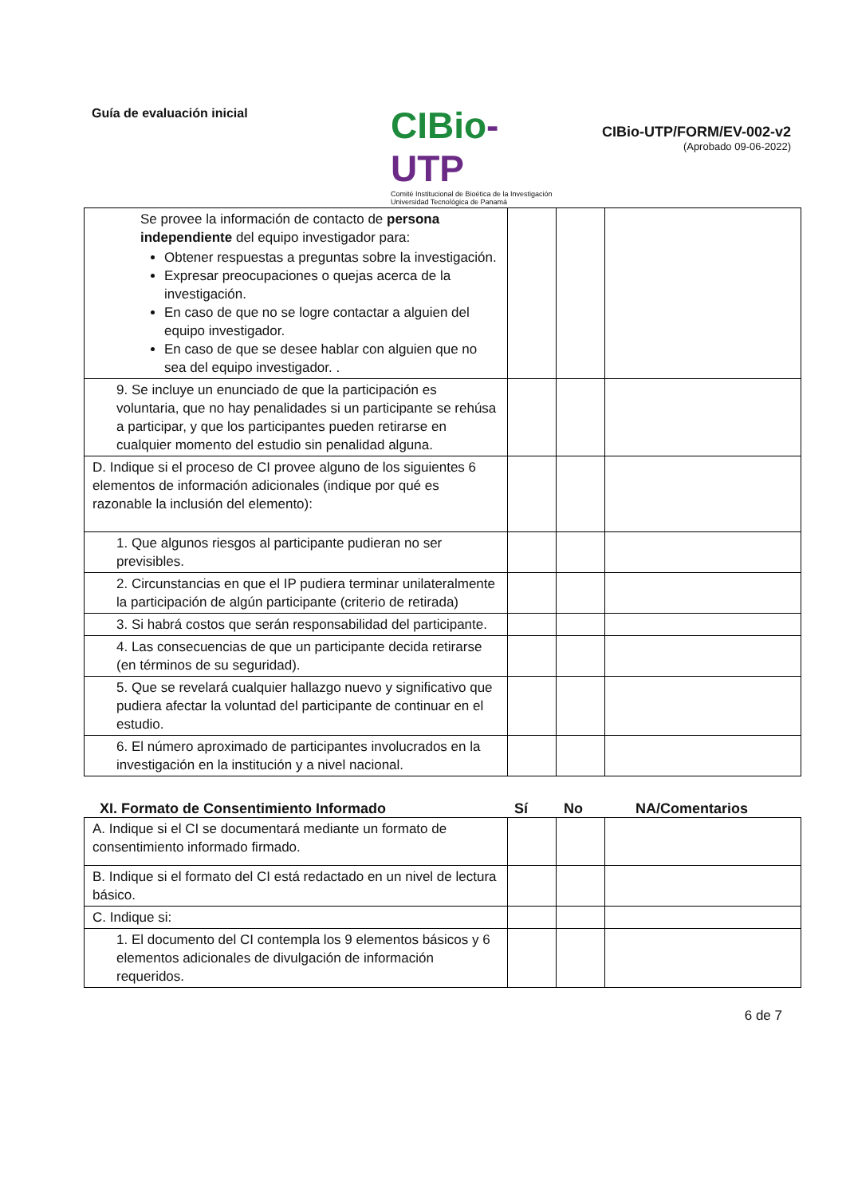Guía de evaluación inicial
CIBio-UTP
Comité Institucional de Bioética de la Investigación
Universidad Tecnológica de Panamá
CIBio-UTP/FORM/EV-002-v2
(Aprobado 09-06-2022)
| Se provee la información de contacto de persona independiente del equipo investigador para: Obtener respuestas a preguntas sobre la investigación. Expresar preocupaciones o quejas acerca de la investigación. En caso de que no se logre contactar a alguien del equipo investigador. En caso de que se desee hablar con alguien que no sea del equipo investigador. . | | | |
| 9. Se incluye un enunciado de que la participación es voluntaria, que no hay penalidades si un participante se rehúsa a participar, y que los participantes pueden retirarse en cualquier momento del estudio sin penalidad alguna. | | | |
| D. Indique si el proceso de CI provee alguno de los siguientes 6 elementos de información adicionales (indique por qué es razonable la inclusión del elemento): | | | |
| 1. Que algunos riesgos al participante pudieran no ser previsibles. | | | |
| 2. Circunstancias en que el IP pudiera terminar unilateralmente la participación de algún participante (criterio de retirada) | | | |
| 3. Si habrá costos que serán responsabilidad del participante. | | | |
| 4. Las consecuencias de que un participante decida retirarse (en términos de su seguridad). | | | |
| 5. Que se revelará cualquier hallazgo nuevo y significativo que pudiera afectar la voluntad del participante de continuar en el estudio. | | | |
| 6. El número aproximado de participantes involucrados en la investigación en la institución y a nivel nacional. | | | |
XI. Formato de Consentimiento Informado Sí No NA/Comentarios
| A. Indique si el CI se documentará mediante un formato de consentimiento informado firmado. | | | |
| B. Indique si el formato del CI está redactado en un nivel de lectura básico. | | | |
| C. Indique si: | | | |
| 1. El documento del CI contempla los 9 elementos básicos y 6 elementos adicionales de divulgación de información requeridos. | | | |
6 de 7